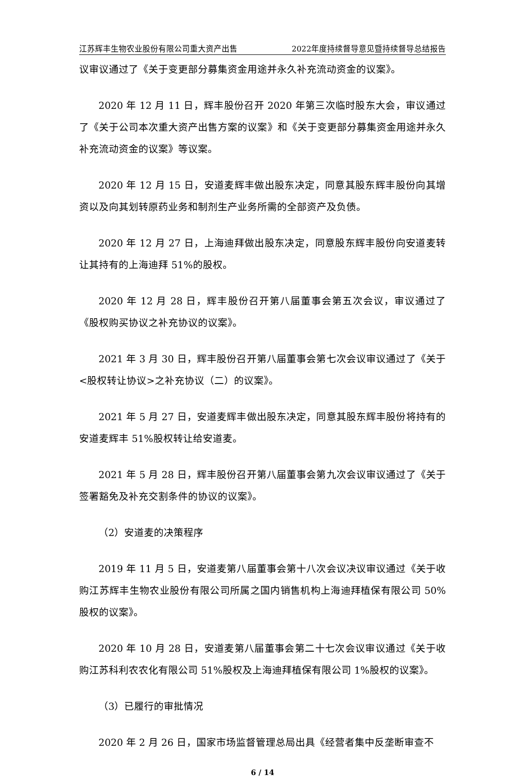江苏辉丰生物农业股份有限公司重大资产出售 2022年度持续督导意见暨持续督导总结报告
议审议通过了《关于变更部分募集资金用途并永久补充流动资金的议案》。
2020 年 12 月 11 日，辉丰股份召开 2020 年第三次临时股东大会，审议通过了《关于公司本次重大资产出售方案的议案》和《关于变更部分募集资金用途并永久补充流动资金的议案》等议案。
2020 年 12 月 15 日，安道麦辉丰做出股东决定，同意其股东辉丰股份向其增资以及向其划转原药业务和制剂生产业务所需的全部资产及负债。
2020 年 12 月 27 日，上海迪拜做出股东决定，同意股东辉丰股份向安道麦转让其持有的上海迪拜 51%的股权。
2020 年 12 月 28 日，辉丰股份召开第八届董事会第五次会议，审议通过了《股权购买协议之补充协议的议案》。
2021 年 3 月 30 日，辉丰股份召开第八届董事会第七次会议审议通过了《关于<股权转让协议>之补充协议（二）的议案》。
2021 年 5 月 27 日，安道麦辉丰做出股东决定，同意其股东辉丰股份将持有的安道麦辉丰 51%股权转让给安道麦。
2021 年 5 月 28 日，辉丰股份召开第八届董事会第九次会议审议通过了《关于签署豁免及补充交割条件的协议的议案》。
（2）安道麦的决策程序
2019 年 11 月 5 日，安道麦第八届董事会第十八次会议决议审议通过《关于收购江苏辉丰生物农业股份有限公司所属之国内销售机构上海迪拜植保有限公司 50%股权的议案》。
2020 年 10 月 28 日，安道麦第八届董事会第二十七次会议审议通过《关于收购江苏科利农农化有限公司 51%股权及上海迪拜植保有限公司 1%股权的议案》。
（3）已履行的审批情况
2020 年 2 月 26 日，国家市场监督管理总局出具《经营者集中反垄断审查不
6 / 14